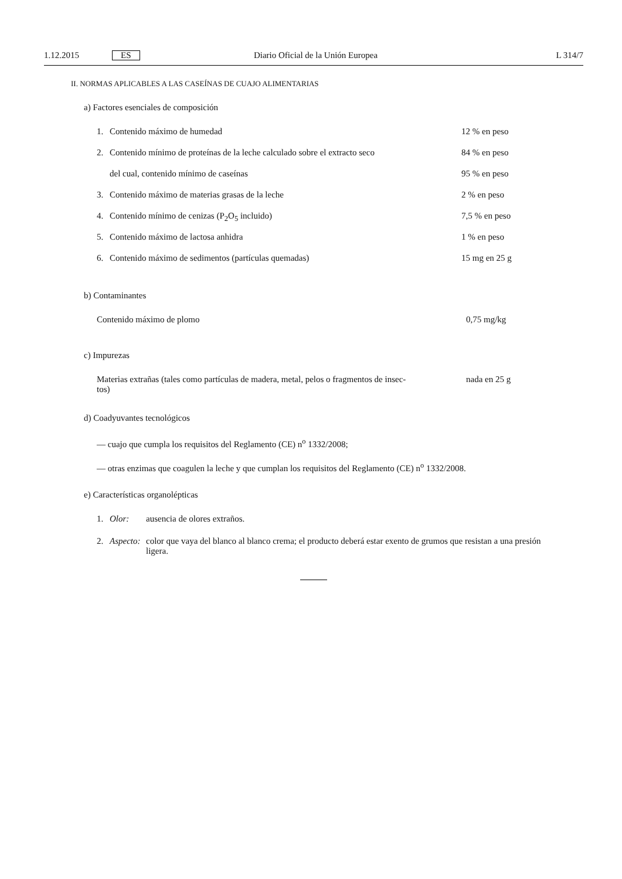1.12.2015 ES Diario Oficial de la Unión Europea L 314/7
II. NORMAS APLICABLES A LAS CASEÍNAS DE CUAJO ALIMENTARIAS
a) Factores esenciales de composición
| 1. | Contenido máximo de humedad | 12 % en peso |
| 2. | Contenido mínimo de proteínas de la leche calculado sobre el extracto seco | 84 % en peso |
| | del cual, contenido mínimo de caseínas | 95 % en peso |
| 3. | Contenido máximo de materias grasas de la leche | 2 % en peso |
| 4. | Contenido mínimo de cenizas (P<sub>2</sub>O<sub>5</sub> incluido) | 7,5 % en peso |
| 5. | Contenido máximo de lactosa anhidra | 1 % en peso |
| 6. | Contenido máximo de sedimentos (partículas quemadas) | 15 mg en 25 g |
b) Contaminantes
| Contenido máximo de plomo | 0,75 mg/kg |
c) Impurezas
| Materias extrañas (tales como partículas de madera, metal, pelos o fragmentos de insec- tos) | nada en 25 g |
d) Coadyuvantes tecnológicos
— cuajo que cumpla los requisitos del Reglamento (CE) n<sup>o</sup> 1332/2008;
— otras enzimas que coagulen la leche y que cumplan los requisitos del Reglamento (CE) n<sup>o</sup> 1332/2008.
e) Características organolépticas
| 1. | Olor: | ausencia de olores extraños. |
| 2. | Aspecto: | color que vaya del blanco al blanco crema; el producto deberá estar exento de grumos que resistan a una presión ligera. |